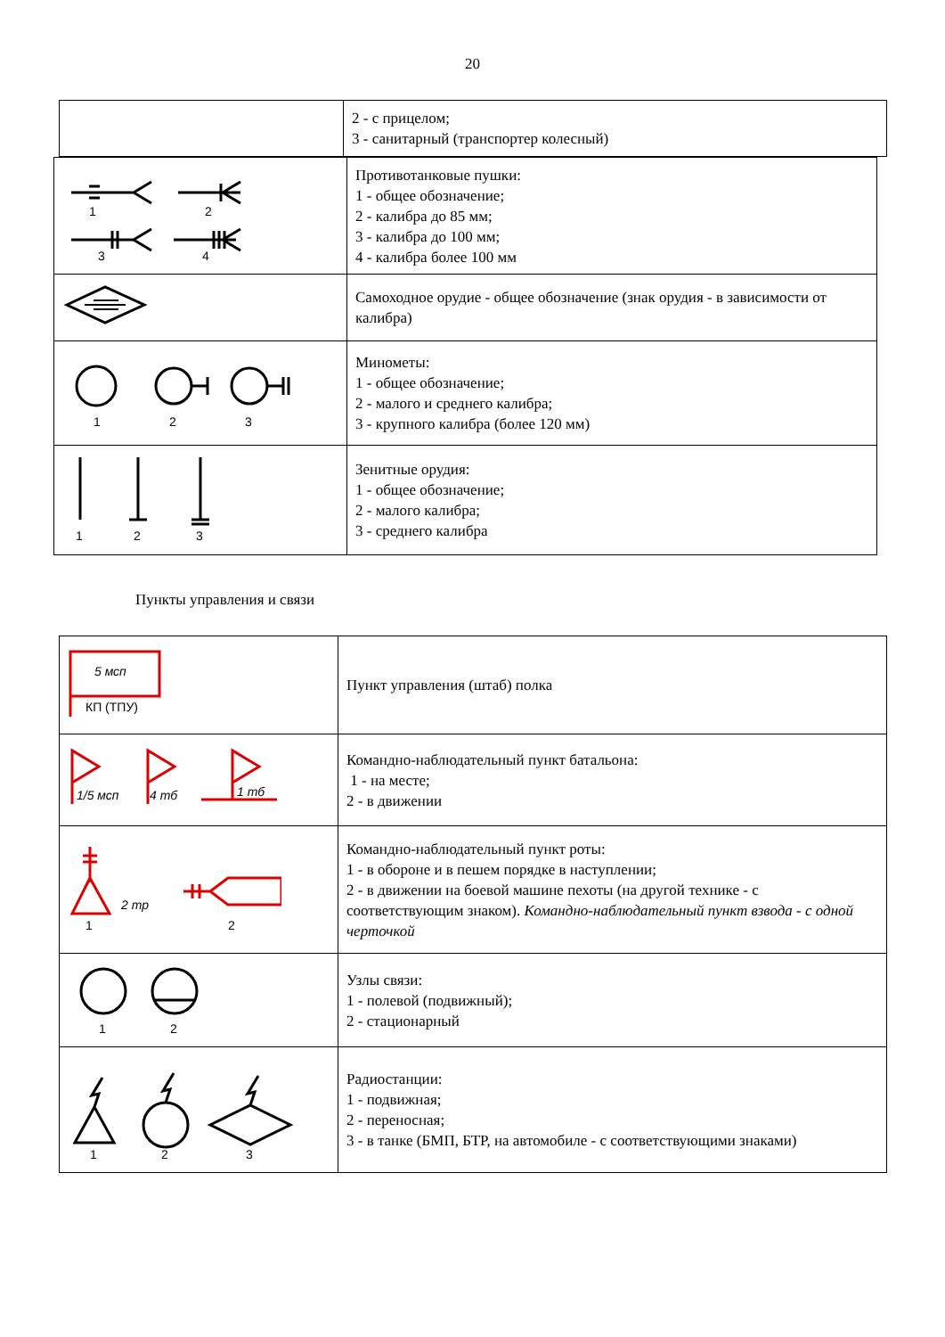20
| | 2 - с прицелом; 3 - санитарный (транспортер колесный) |
| 1 2 3 4 | Противотанковые пушки: 1 - общее обозначение; 2 - калибра до 85 мм; 3 - калибра до 100 мм; 4 - калибра более 100 мм |
| | Самоходное орудие - общее обозначение (знак орудия - в зависимости от калибра) |
| 1 2 3 | Минометы: 1 - общее обозначение; 2 - малого и среднего калибра; 3 - крупного калибра (более 120 мм) |
| 1 2 3 | Зенитные орудия: 1 - общее обозначение; 2 - малого калибра; 3 - среднего калибра |
Пункты управления и связи
| 5 мсп КП (ТПУ) | Пункт управления (штаб) полка |
| 1/5 мсп 4 тб 1 тб | Командно-наблюдательный пункт батальона: 1 - на месте; 2 - в движении |
| 2 тр 1 2 | Командно-наблюдательный пункт роты: 1 - в обороне и в пешем порядке в наступлении; 2 - в движении на боевой машине пехоты (на другой технике - с соответствующим знаком). Командно-наблюдательный пункт взвода - с одной черточкой |
| 1 2 | Узлы связи: 1 - полевой (подвижный); 2 - стационарный |
| 1 2 3 | Радиостанции: 1 - подвижная; 2 - переносная; 3 - в танке (БМП, БТР, на автомобиле - с соответствующими знаками) |